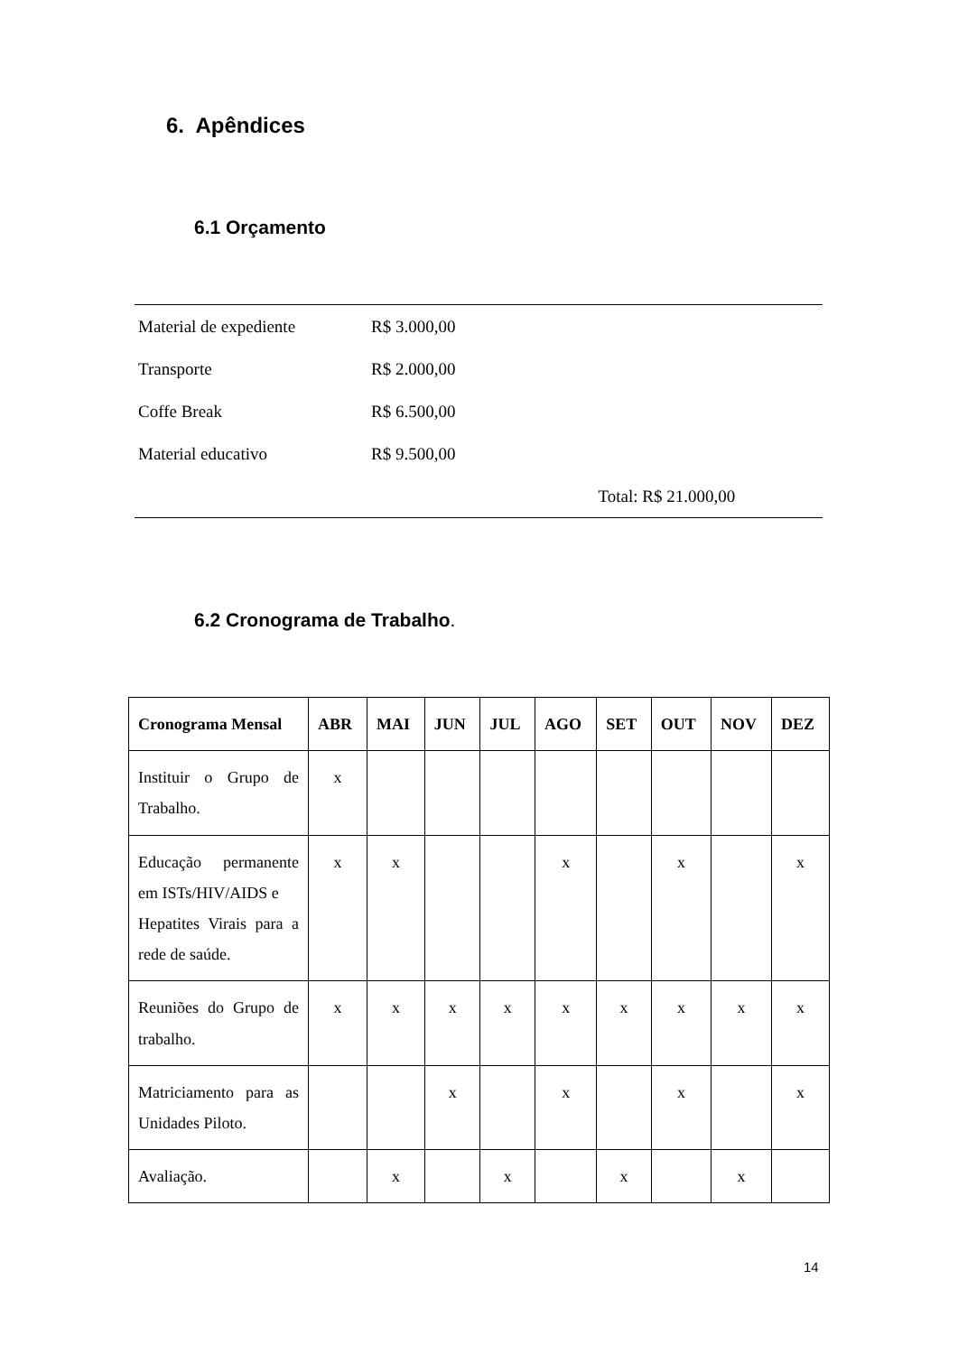6. Apêndices
6.1 Orçamento
| Material de expediente | R$ 3.000,00 | |
| Transporte | R$ 2.000,00 | |
| Coffe Break | R$ 6.500,00 | |
| Material educativo | R$ 9.500,00 | |
| | | Total: R$ 21.000,00 |
6.2 Cronograma de Trabalho.
| Cronograma Mensal | ABR | MAI | JUN | JUL | AGO | SET | OUT | NOV | DEZ |
| --- | --- | --- | --- | --- | --- | --- | --- | --- | --- |
| Instituir o Grupo de Trabalho. | x | | | | | | | | |
| Educação permanente em ISTs/HIV/AIDS e Hepatites Virais para a rede de saúde. | x | x | | | x | | x | | x |
| Reuniões do Grupo de trabalho. | x | x | x | x | x | x | x | x | x |
| Matriciamento para as Unidades Piloto. | | | x | | x | | x | | x |
| Avaliação. | | x | | x | | x | | x | |
14